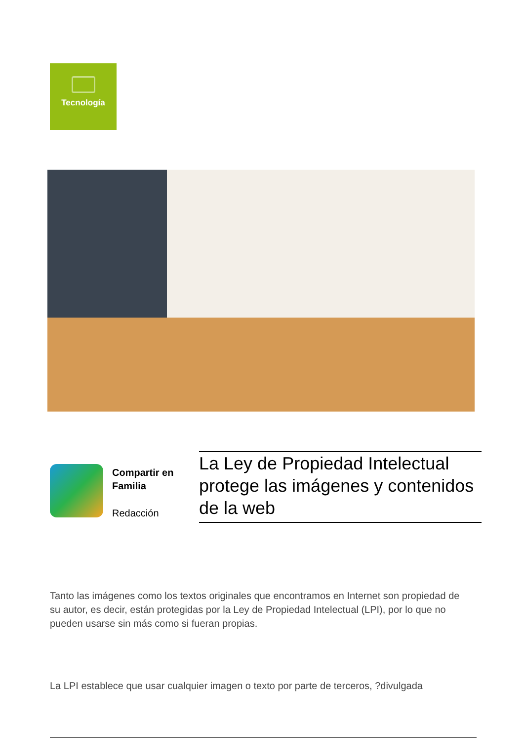Tecnología
Compartir en
Familia
Redacción
La Ley de Propiedad Intelectual protege las imágenes y contenidos de la web
Tanto las imágenes como los textos originales que encontramos en Internet son propiedad de su autor, es decir, están protegidas por la Ley de Propiedad Intelectual (LPI), por lo que no pueden usarse sin más como si fueran propias.
La LPI establece que usar cualquier imagen o texto por parte de terceros, ?divulgada